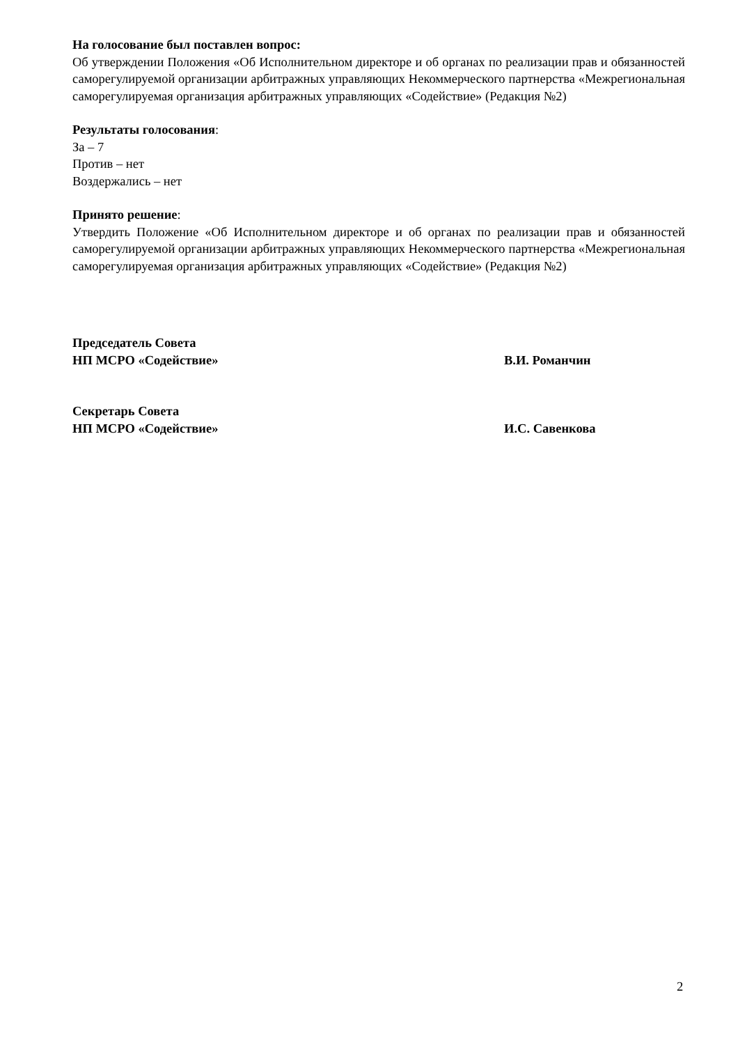На голосование был поставлен вопрос:
Об утверждении Положения «Об Исполнительном директоре и об органах по реализации прав и обязанностей саморегулируемой организации арбитражных управляющих Некоммерческого партнерства «Межрегиональная саморегулируемая организация арбитражных управляющих «Содействие» (Редакция №2)
Результаты голосования:
За – 7
Против – нет
Воздержались – нет
Принято решение:
Утвердить Положение «Об Исполнительном директоре и об органах по реализации прав и обязанностей саморегулируемой организации арбитражных управляющих Некоммерческого партнерства «Межрегиональная саморегулируемая организация арбитражных управляющих «Содействие» (Редакция №2)
Председатель Совета
НП МСРО «Содействие»
В.И. Романчин
Секретарь Совета
НП МСРО «Содействие»
И.С. Савенкова
2